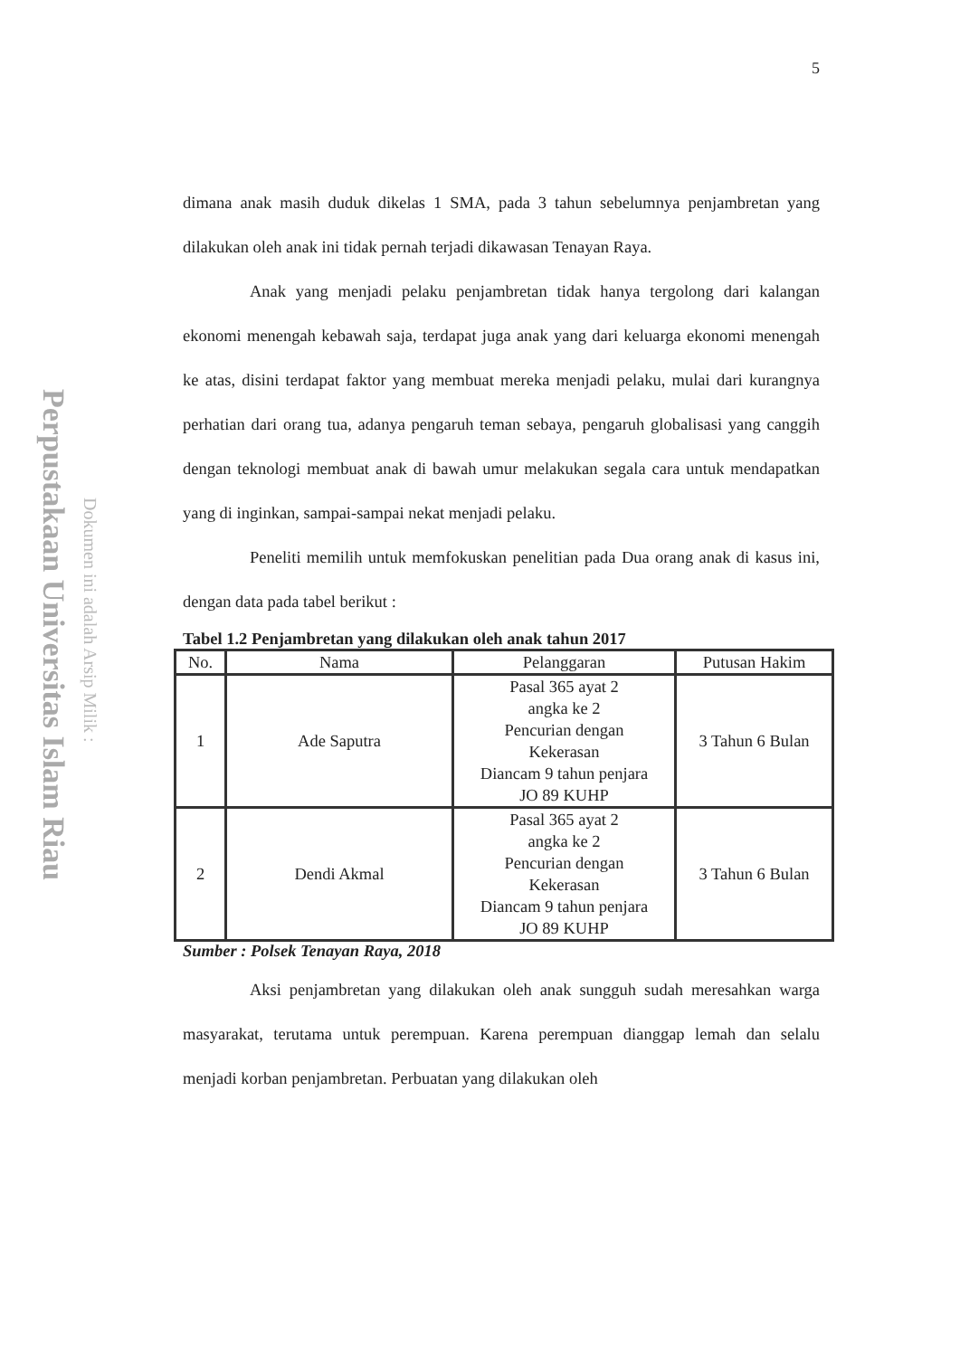Perpustakaan Universitas Islam Riau
Dokumen ini adalah Arsip Milik :
5
dimana anak masih duduk dikelas 1 SMA, pada 3 tahun sebelumnya penjambretan yang dilakukan oleh anak ini tidak pernah terjadi dikawasan Tenayan Raya.
Anak yang menjadi pelaku penjambretan tidak hanya tergolong dari kalangan ekonomi menengah kebawah saja, terdapat juga anak yang dari keluarga ekonomi menengah ke atas, disini terdapat faktor yang membuat mereka menjadi pelaku, mulai dari kurangnya perhatian dari orang tua, adanya pengaruh teman sebaya, pengaruh globalisasi yang canggih dengan teknologi membuat anak di bawah umur melakukan segala cara untuk mendapatkan yang di inginkan, sampai-sampai nekat menjadi pelaku.
Peneliti memilih untuk memfokuskan penelitian pada Dua orang anak di kasus ini, dengan data pada tabel berikut :
Tabel 1.2 Penjambretan yang dilakukan oleh anak tahun 2017
| No. | Nama | Pelanggaran | Putusan Hakim |
| --- | --- | --- | --- |
| 1 | Ade Saputra | Pasal 365 ayat 2 angka ke 2 Pencurian dengan Kekerasan Diancam 9 tahun penjara JO 89 KUHP | 3 Tahun 6 Bulan |
| 2 | Dendi Akmal | Pasal 365 ayat 2 angka ke 2 Pencurian dengan Kekerasan Diancam 9 tahun penjara JO 89 KUHP | 3 Tahun 6 Bulan |
Sumber : Polsek Tenayan Raya, 2018
Aksi penjambretan yang dilakukan oleh anak sungguh sudah meresahkan warga masyarakat, terutama untuk perempuan. Karena perempuan dianggap lemah dan selalu menjadi korban penjambretan. Perbuatan yang dilakukan oleh